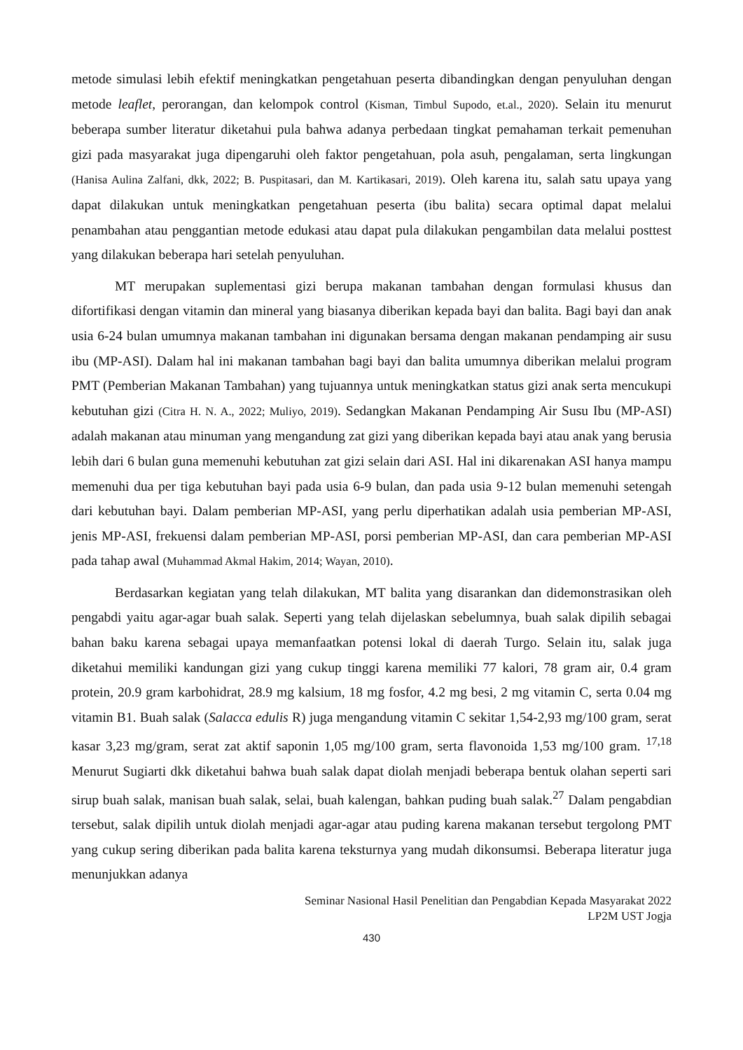metode simulasi lebih efektif meningkatkan pengetahuan peserta dibandingkan dengan penyuluhan dengan metode leaflet, perorangan, dan kelompok control (Kisman, Timbul Supodo, et.al., 2020). Selain itu menurut beberapa sumber literatur diketahui pula bahwa adanya perbedaan tingkat pemahaman terkait pemenuhan gizi pada masyarakat juga dipengaruhi oleh faktor pengetahuan, pola asuh, pengalaman, serta lingkungan (Hanisa Aulina Zalfani, dkk, 2022; B. Puspitasari, dan M. Kartikasari, 2019). Oleh karena itu, salah satu upaya yang dapat dilakukan untuk meningkatkan pengetahuan peserta (ibu balita) secara optimal dapat melalui penambahan atau penggantian metode edukasi atau dapat pula dilakukan pengambilan data melalui posttest yang dilakukan beberapa hari setelah penyuluhan.
MT merupakan suplementasi gizi berupa makanan tambahan dengan formulasi khusus dan difortifikasi dengan vitamin dan mineral yang biasanya diberikan kepada bayi dan balita. Bagi bayi dan anak usia 6-24 bulan umumnya makanan tambahan ini digunakan bersama dengan makanan pendamping air susu ibu (MP-ASI). Dalam hal ini makanan tambahan bagi bayi dan balita umumnya diberikan melalui program PMT (Pemberian Makanan Tambahan) yang tujuannya untuk meningkatkan status gizi anak serta mencukupi kebutuhan gizi (Citra H. N. A., 2022; Muliyo, 2019). Sedangkan Makanan Pendamping Air Susu Ibu (MP-ASI) adalah makanan atau minuman yang mengandung zat gizi yang diberikan kepada bayi atau anak yang berusia lebih dari 6 bulan guna memenuhi kebutuhan zat gizi selain dari ASI. Hal ini dikarenakan ASI hanya mampu memenuhi dua per tiga kebutuhan bayi pada usia 6-9 bulan, dan pada usia 9-12 bulan memenuhi setengah dari kebutuhan bayi. Dalam pemberian MP-ASI, yang perlu diperhatikan adalah usia pemberian MP-ASI, jenis MP-ASI, frekuensi dalam pemberian MP-ASI, porsi pemberian MP-ASI, dan cara pemberian MP-ASI pada tahap awal (Muhammad Akmal Hakim, 2014; Wayan, 2010).
Berdasarkan kegiatan yang telah dilakukan, MT balita yang disarankan dan didemonstrasikan oleh pengabdi yaitu agar-agar buah salak. Seperti yang telah dijelaskan sebelumnya, buah salak dipilih sebagai bahan baku karena sebagai upaya memanfaatkan potensi lokal di daerah Turgo. Selain itu, salak juga diketahui memiliki kandungan gizi yang cukup tinggi karena memiliki 77 kalori, 78 gram air, 0.4 gram protein, 20.9 gram karbohidrat, 28.9 mg kalsium, 18 mg fosfor, 4.2 mg besi, 2 mg vitamin C, serta 0.04 mg vitamin B1. Buah salak (Salacca edulis R) juga mengandung vitamin C sekitar 1,54-2,93 mg/100 gram, serat kasar 3,23 mg/gram, serat zat aktif saponin 1,05 mg/100 gram, serta flavonoida 1,53 mg/100 gram. <sup>17,18</sup> Menurut Sugiarti dkk diketahui bahwa buah salak dapat diolah menjadi beberapa bentuk olahan seperti sari sirup buah salak, manisan buah salak, selai, buah kalengan, bahkan puding buah salak.<sup>27</sup> Dalam pengabdian tersebut, salak dipilih untuk diolah menjadi agar-agar atau puding karena makanan tersebut tergolong PMT yang cukup sering diberikan pada balita karena teksturnya yang mudah dikonsumsi. Beberapa literatur juga menunjukkan adanya
Seminar Nasional Hasil Penelitian dan Pengabdian Kepada Masyarakat 2022
LP2M UST Jogja
430